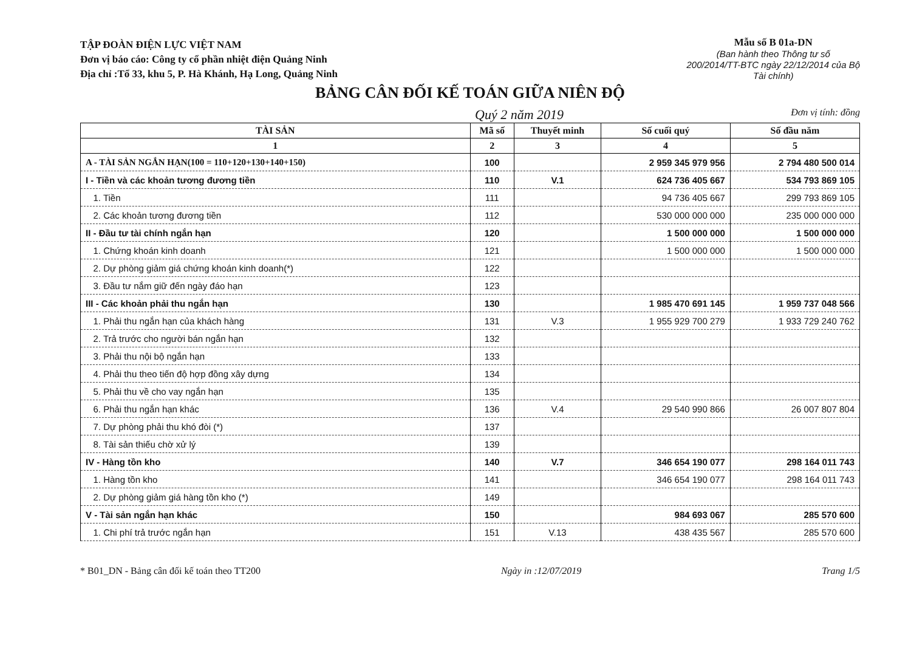TẬP ĐOÀN ĐIỆN LỰC VIỆT NAM
Đơn vị báo cáo: Công ty cổ phần nhiệt điện Quảng Ninh
Địa chỉ :Tổ 33, khu 5, P. Hà Khánh, Hạ Long, Quảng Ninh
Mẫu số B 01a-DN
(Ban hành theo Thông tư số
200/2014/TT-BTC ngày 22/12/2014 của Bộ
Tài chính)
BẢNG CÂN ĐỐI KẾ TOÁN GIỮA NIÊN ĐỘ
Quý 2 năm 2019 Đơn vị tính: đồng
| TÀI SẢN | Mã số | Thuyết minh | Số cuối quý | Số đầu năm |
| --- | --- | --- | --- | --- |
| 1 | 2 | 3 | 4 | 5 |
| A - TÀI SẢN NGẮN HẠN(100 = 110+120+130+140+150) | 100 | | 2 959 345 979 956 | 2 794 480 500 014 |
| I - Tiền và các khoản tương đương tiền | 110 | V.1 | 624 736 405 667 | 534 793 869 105 |
| 1. Tiền | 111 | | 94 736 405 667 | 299 793 869 105 |
| 2. Các khoản tương đương tiền | 112 | | 530 000 000 000 | 235 000 000 000 |
| II - Đầu tư tài chính ngắn hạn | 120 | | 1 500 000 000 | 1 500 000 000 |
| 1. Chứng khoán kinh doanh | 121 | | 1 500 000 000 | 1 500 000 000 |
| 2. Dự phòng giảm giá chứng khoán kinh doanh(*) | 122 | | | |
| 3. Đầu tư nắm giữ đến ngày đáo hạn | 123 | | | |
| III - Các khoản phải thu ngắn hạn | 130 | | 1 985 470 691 145 | 1 959 737 048 566 |
| 1. Phải thu ngắn hạn của khách hàng | 131 | V.3 | 1 955 929 700 279 | 1 933 729 240 762 |
| 2. Trả trước cho người bán ngắn hạn | 132 | | | |
| 3. Phải thu nội bộ ngắn hạn | 133 | | | |
| 4. Phải thu theo tiến độ hợp đồng xây dựng | 134 | | | |
| 5. Phải thu về cho vay ngắn hạn | 135 | | | |
| 6. Phải thu ngắn hạn khác | 136 | V.4 | 29 540 990 866 | 26 007 807 804 |
| 7. Dự phòng phải thu khó đòi (*) | 137 | | | |
| 8. Tài sản thiếu chờ xử lý | 139 | | | |
| IV - Hàng tồn kho | 140 | V.7 | 346 654 190 077 | 298 164 011 743 |
| 1. Hàng tồn kho | 141 | | 346 654 190 077 | 298 164 011 743 |
| 2. Dự phòng giảm giá hàng tồn kho (*) | 149 | | | |
| V - Tài sản ngắn hạn khác | 150 | | 984 693 067 | 285 570 600 |
| 1. Chi phí trả trước ngắn hạn | 151 | V.13 | 438 435 567 | 285 570 600 |
* B01_DN - Bảng cân đối kế toán theo TT200 Ngày in :12/07/2019 Trang 1/5